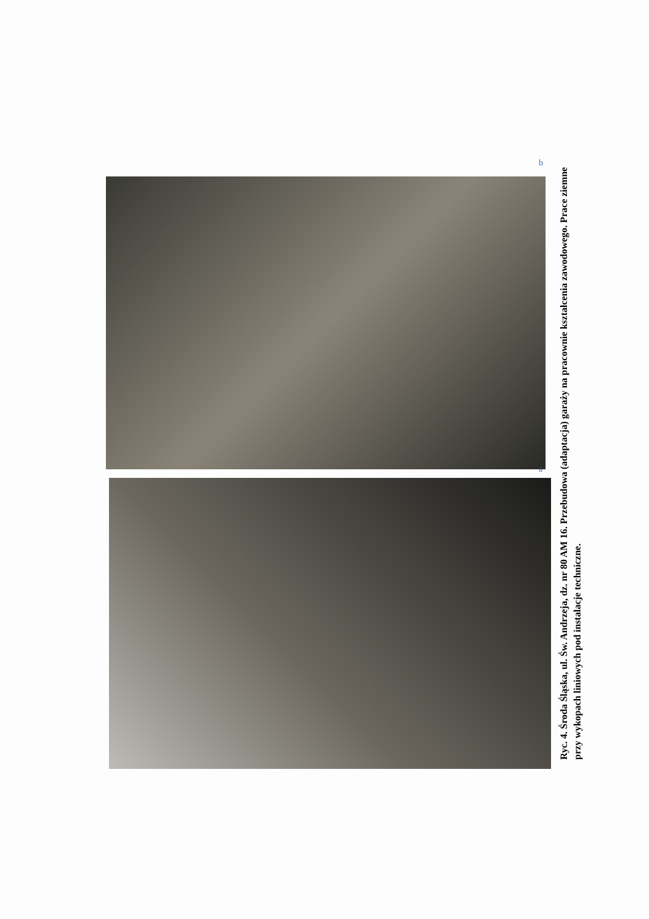b
a
Ryc. 4. Środa Śląska, ul. Św. Andrzeja, dz. nr 80 AM 16. Przebudowa (adaptacja) garaży na pracownie kształcenia zawodowego. Prace ziemne przy wykopach liniowych pod instalacje techniczne.